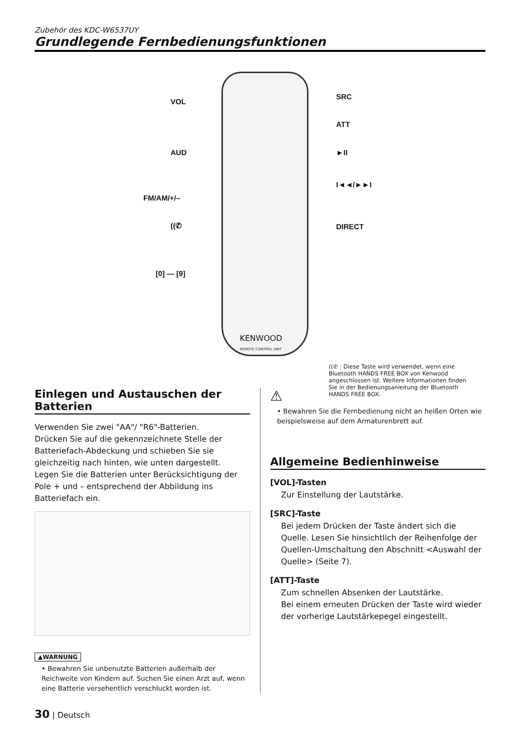Zubehör des KDC-W6537UY
Grundlegende Fernbedienungsfunktionen
VOL
AUD
FM/AM/+/–
((✆
[0] — [9]
SRC
ATT
►II
I◄◄/►►I
DIRECT
KENWOOD
REMOTE CONTROL UNIT
((✆ : Diese Taste wird verwendet, wenn eine Bluetooth HANDS FREE BOX von Kenwood angeschlossen ist. Weitere Informationen finden Sie in der Bedienungsanleitung der Bluetooth HANDS FREE BOX.
Einlegen und Austauschen der Batterien
Verwenden Sie zwei "AA"/ "R6"-Batterien.
Drücken Sie auf die gekennzeichnete Stelle der Batteriefach-Abdeckung und schieben Sie sie gleichzeitig nach hinten, wie unten dargestellt.
Legen Sie die Batterien unter Berücksichtigung der Pole + und – entsprechend der Abbildung ins Batteriefach ein.
▲WARNUNG
• Bewahren Sie unbenutzte Batterien außerhalb der Reichweite von Kindern auf. Suchen Sie einen Arzt auf, wenn eine Batterie versehentlich verschluckt worden ist.
⚠
• Bewahren Sie die Fernbedienung nicht an heißen Orten wie beispielsweise auf dem Armaturenbrett auf.
Allgemeine Bedienhinweise
[VOL]-Tasten
Zur Einstellung der Lautstärke.
[SRC]-Taste
Bei jedem Drücken der Taste ändert sich die Quelle. Lesen Sie hinsichtlich der Reihenfolge der Quellen-Umschaltung den Abschnitt <Auswahl der Quelle> (Seite 7).
[ATT]-Taste
Zum schnellen Absenken der Lautstärke.
Bei einem erneuten Drücken der Taste wird wieder der vorherige Lautstärkepegel eingestellt.
30 | Deutsch